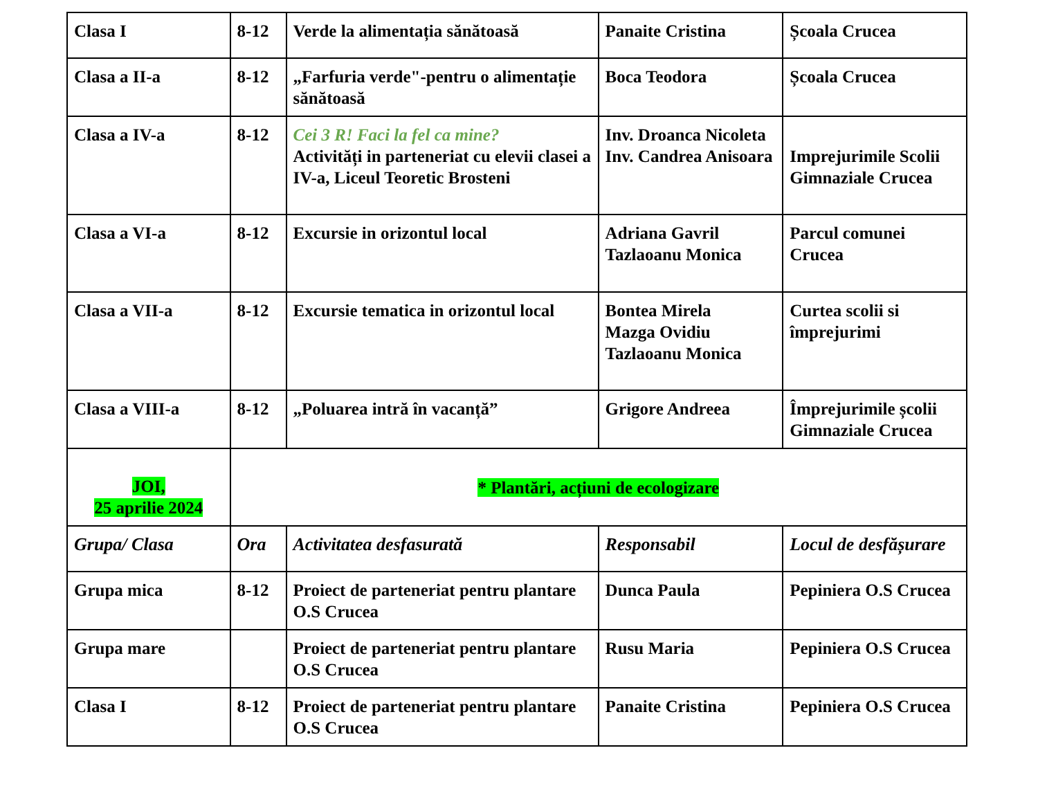| Clasa I | 8-12 | Verde la alimentația sănătoasă | Panaite Cristina | Școala Crucea |
| Clasa a II-a | 8-12 | „Farfuria verde"-pentru o alimentație sănătoasă | Boca Teodora | Școala Crucea |
| Clasa a IV-a | 8-12 | Cei 3 R! Faci la fel ca mine? Activități in parteneriat cu elevii clasei a IV-a, Liceul Teoretic Brosteni | Inv. Droanca Nicoleta Inv. Candrea Anisoara | Imprejurimile Scolii Gimnaziale Crucea |
| Clasa a VI-a | 8-12 | Excursie in orizontul local | Adriana Gavril Tazlaoanu Monica | Parcul comunei Crucea |
| Clasa a VII-a | 8-12 | Excursie tematica in orizontul local | Bontea Mirela Mazga Ovidiu Tazlaoanu Monica | Curtea scolii si împrejurimi |
| Clasa a VIII-a | 8-12 | „Poluarea intră în vacanță” | Grigore Andreea | Împrejurimile școlii Gimnaziale Crucea |
| JOI, 25 aprilie 2024 | * Plantări, acțiuni de ecologizare | | | |
| Grupa/ Clasa | Ora | Activitatea desfasurată | Responsabil | Locul de desfășurare |
| Grupa mica | 8-12 | Proiect de parteneriat pentru plantare O.S Crucea | Dunca Paula | Pepiniera O.S Crucea |
| Grupa mare | | Proiect de parteneriat pentru plantare O.S Crucea | Rusu Maria | Pepiniera O.S Crucea |
| Clasa I | 8-12 | Proiect de parteneriat pentru plantare O.S Crucea | Panaite Cristina | Pepiniera O.S Crucea |